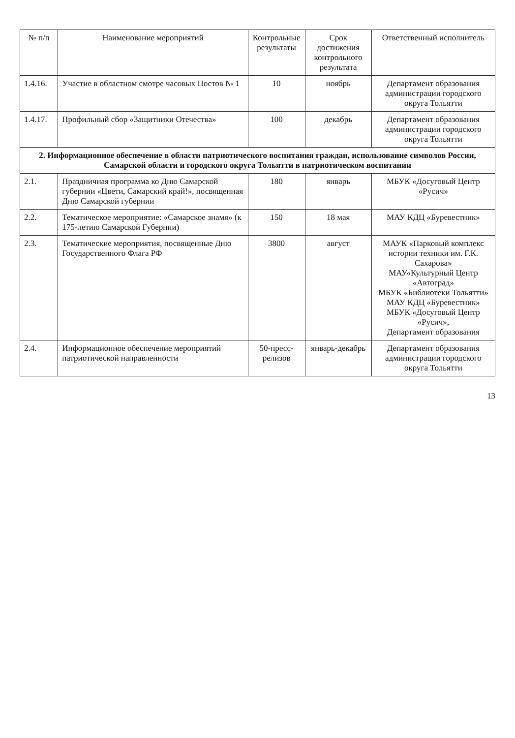| № п/п | Наименование мероприятий | Контрольные результаты | Срок достижения контрольного результата | Ответственный исполнитель |
| --- | --- | --- | --- | --- |
| 1.4.16. | Участие в областном смотре часовых Постов № 1 | 10 | ноябрь | Департамент образования администрации городского округа Тольятти |
| 1.4.17. | Профильный сбор «Защитники Отечества» | 100 | декабрь | Департамент образования администрации городского округа Тольятти |
| 2. Информационное обеспечение в области патриотического воспитания граждан, использование символов России, Самарской области и городского округа Тольятти в патриотическом воспитании | | | | |
| 2.1. | Праздничная программа ко Дню Самарской губернии «Цвети, Самарский край!», посвященная Дню Самарской губернии | 180 | январь | МБУК «Досуговый Центр «Русич» |
| 2.2. | Тематическое мероприятие: «Самарское знамя» (к 175-летию Самарской Губернии) | 150 | 18 мая | МАУ КДЦ «Буревестник» |
| 2.3. | Тематические мероприятия, посвященные Дню Государственного Флага РФ | 3800 | август | МАУК «Парковый комплекс истории техники им. Г.К. Сахарова» МАУ«Культурный Центр «Автоград» МБУК «Библиотеки Тольятти» МАУ КДЦ «Буревестник» МБУК «Досуговый Центр «Русич», Департамент образования |
| 2.4. | Информационное обеспечение мероприятий патриотической направленности | 50-пресс-релизов | январь-декабрь | Департамент образования администрации городского округа Тольятти |
13